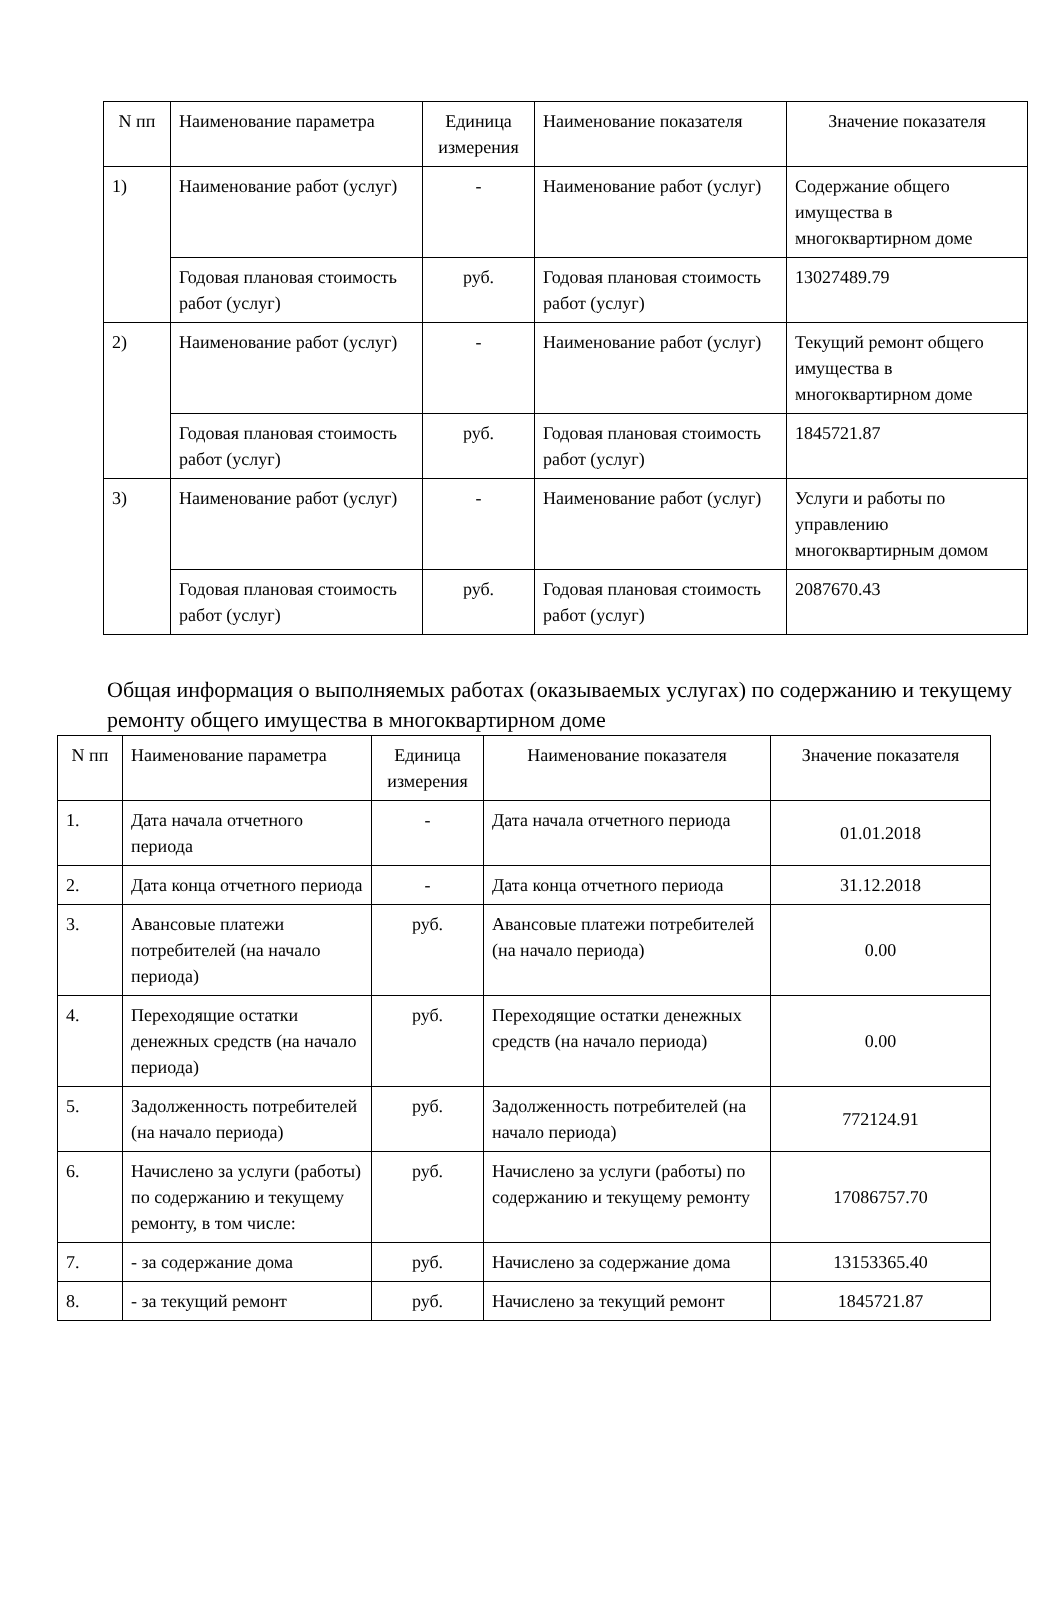| N пп | Наименование параметра | Единица измерения | Наименование показателя | Значение показателя |
| --- | --- | --- | --- | --- |
| 1) | Наименование работ (услуг) | - | Наименование работ (услуг) | Содержание общего имущества в многоквартирном доме |
| | Годовая плановая стоимость работ (услуг) | руб. | Годовая плановая стоимость работ (услуг) | 13027489.79 |
| 2) | Наименование работ (услуг) | - | Наименование работ (услуг) | Текущий ремонт общего имущества в многоквартирном доме |
| | Годовая плановая стоимость работ (услуг) | руб. | Годовая плановая стоимость работ (услуг) | 1845721.87 |
| 3) | Наименование работ (услуг) | - | Наименование работ (услуг) | Услуги и работы по управлению многоквартирным домом |
| | Годовая плановая стоимость работ (услуг) | руб. | Годовая плановая стоимость работ (услуг) | 2087670.43 |
Общая информация о выполняемых работах (оказываемых услугах) по содержанию и текущему ремонту общего имущества в многоквартирном доме
| N пп | Наименование параметра | Единица измерения | Наименование показателя | Значение показателя |
| --- | --- | --- | --- | --- |
| 1. | Дата начала отчетного периода | - | Дата начала отчетного периода | 01.01.2018 |
| 2. | Дата конца отчетного периода | - | Дата конца отчетного периода | 31.12.2018 |
| 3. | Авансовые платежи потребителей (на начало периода) | руб. | Авансовые платежи потребителей (на начало периода) | 0.00 |
| 4. | Переходящие остатки денежных средств (на начало периода) | руб. | Переходящие остатки денежных средств (на начало периода) | 0.00 |
| 5. | Задолженность потребителей (на начало периода) | руб. | Задолженность потребителей (на начало периода) | 772124.91 |
| 6. | Начислено за услуги (работы) по содержанию и текущему ремонту, в том числе: | руб. | Начислено за услуги (работы) по содержанию и текущему ремонту | 17086757.70 |
| 7. | - за содержание дома | руб. | Начислено за содержание дома | 13153365.40 |
| 8. | - за текущий ремонт | руб. | Начислено за текущий ремонт | 1845721.87 |